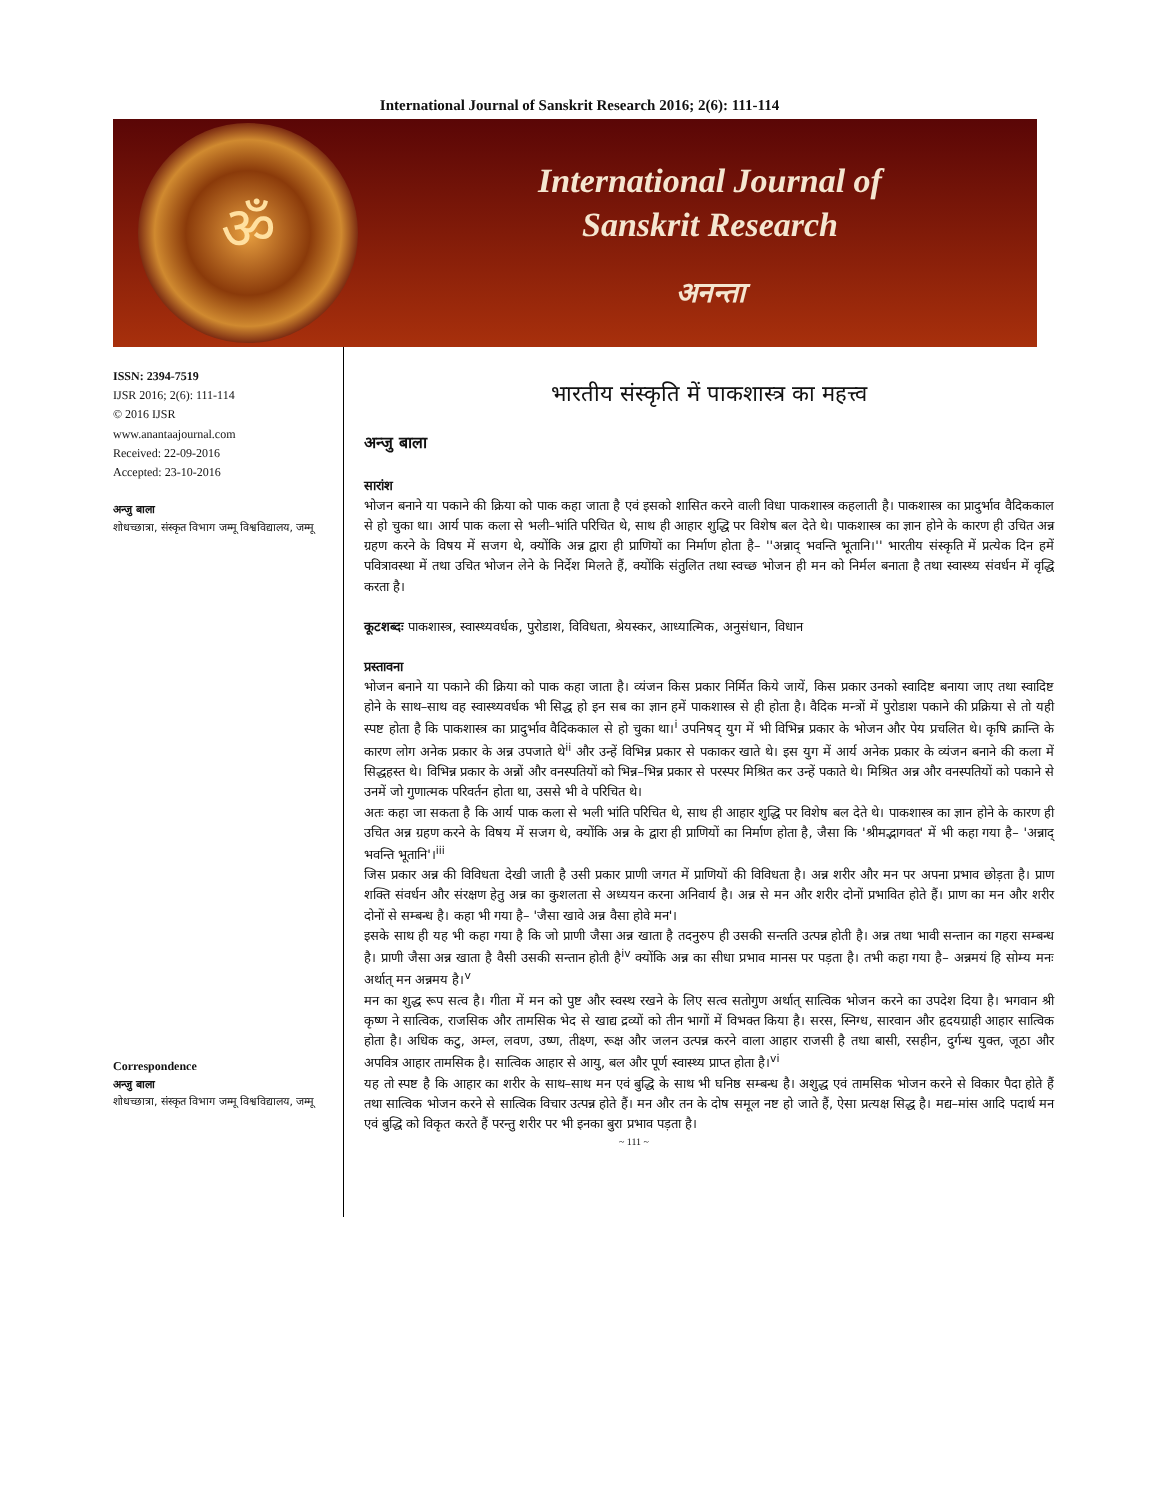International Journal of Sanskrit Research 2016; 2(6): 111-114
ॐ
International Journal of
Sanskrit Research
अनन्ता
ISSN: 2394-7519
IJSR 2016; 2(6): 111-114
© 2016 IJSR
www.anantaajournal.com
Received: 22-09-2016
Accepted: 23-10-2016
अन्जु बाला
शोधच्छात्रा, संस्कृत विभाग जम्मू विश्वविद्यालय, जम्मू
Correspondence
अन्जु बाला
शोधच्छात्रा, संस्कृत विभाग जम्मू विश्वविद्यालय, जम्मू
भारतीय संस्कृति में पाकशास्त्र का महत्त्व
अन्जु बाला
सारांश
भोजन बनाने या पकाने की क्रिया को पाक कहा जाता है एवं इसको शासित करने वाली विधा पाकशास्त्र कहलाती है। पाकशास्त्र का प्रादुर्भाव वैदिककाल से हो चुका था। आर्य पाक कला से भली–भांति परिचित थे, साथ ही आहार शुद्धि पर विशेष बल देते थे। पाकशास्त्र का ज्ञान होने के कारण ही उचित अन्न ग्रहण करने के विषय में सजग थे, क्योंकि अन्न द्वारा ही प्राणियों का निर्माण होता है– ''अन्नाद् भवन्ति भूतानि।'' भारतीय संस्कृति में प्रत्येक दिन हमें पवित्रावस्था में तथा उचित भोजन लेने के निर्देश मिलते हैं, क्योंकि संतुलित तथा स्वच्छ भोजन ही मन को निर्मल बनाता है तथा स्वास्थ्य संवर्धन में वृद्धि करता है।
कूटशब्दः पाकशास्त्र, स्वास्थ्यवर्धक, पुरोडाश, विविधता, श्रेयस्कर, आध्यात्मिक, अनुसंधान, विधान
प्रस्तावना
भोजन बनाने या पकाने की क्रिया को पाक कहा जाता है। व्यंजन किस प्रकार निर्मित किये जायें, किस प्रकार उनको स्वादिष्ट बनाया जाए तथा स्वादिष्ट होने के साथ–साथ वह स्वास्थ्यवर्धक भी सिद्ध हो इन सब का ज्ञान हमें पाकशास्त्र से ही होता है। वैदिक मन्त्रों में पुरोडाश पकाने की प्रक्रिया से तो यही स्पष्ट होता है कि पाकशास्त्र का प्रादुर्भाव वैदिककाल से हो चुका था।<sup>i</sup> उपनिषद् युग में भी विभिन्न प्रकार के भोजन और पेय प्रचलित थे। कृषि क्रान्ति के कारण लोग अनेक प्रकार के अन्न उपजाते थे<sup>ii</sup> और उन्हें विभिन्न प्रकार से पकाकर खाते थे। इस युग में आर्य अनेक प्रकार के व्यंजन बनाने की कला में सिद्धहस्त थे। विभिन्न प्रकार के अन्नों और वनस्पतियों को भिन्न–भिन्न प्रकार से परस्पर मिश्रित कर उन्हें पकाते थे। मिश्रित अन्न और वनस्पतियों को पकाने से उनमें जो गुणात्मक परिवर्तन होता था, उससे भी वे परिचित थे।
अतः कहा जा सकता है कि आर्य पाक कला से भली भांति परिचित थे, साथ ही आहार शुद्धि पर विशेष बल देते थे। पाकशास्त्र का ज्ञान होने के कारण ही उचित अन्न ग्रहण करने के विषय में सजग थे, क्योंकि अन्न के द्वारा ही प्राणियों का निर्माण होता है, जैसा कि 'श्रीमद्भागवत' में भी कहा गया है– 'अन्नाद् भवन्ति भूतानि'।<sup>iii</sup>
जिस प्रकार अन्न की विविधता देखी जाती है उसी प्रकार प्राणी जगत में प्राणियों की विविधता है। अन्न शरीर और मन पर अपना प्रभाव छोड़ता है। प्राण शक्ति संवर्धन और संरक्षण हेतु अन्न का कुशलता से अध्ययन करना अनिवार्य है। अन्न से मन और शरीर दोनों प्रभावित होते हैं। प्राण का मन और शरीर दोनों से सम्बन्ध है। कहा भी गया है– 'जैसा खावे अन्न वैसा होवे मन'।
इसके साथ ही यह भी कहा गया है कि जो प्राणी जैसा अन्न खाता है तदनुरुप ही उसकी सन्तति उत्पन्न होती है। अन्न तथा भावी सन्तान का गहरा सम्बन्ध है। प्राणी जैसा अन्न खाता है वैसी उसकी सन्तान होती है<sup>iv</sup> क्योंकि अन्न का सीधा प्रभाव मानस पर पड़ता है। तभी कहा गया है– अन्नमयं हि सोम्य मनः अर्थात् मन अन्नमय है।<sup>v</sup>
मन का शुद्ध रूप सत्व है। गीता में मन को पुष्ट और स्वस्थ रखने के लिए सत्व सतोगुण अर्थात् सात्विक भोजन करने का उपदेश दिया है। भगवान श्री कृष्ण ने सात्विक, राजसिक और तामसिक भेद से खाद्य द्रव्यों को तीन भागों में विभक्त किया है। सरस, स्निग्ध, सारवान और हृदयग्राही आहार सात्विक होता है। अधिक कटु, अम्ल, लवण, उष्ण, तीक्ष्ण, रूक्ष और जलन उत्पन्न करने वाला आहार राजसी है तथा बासी, रसहीन, दुर्गन्ध युक्त, जूठा और अपवित्र आहार तामसिक है। सात्विक आहार से आयु, बल और पूर्ण स्वास्थ्य प्राप्त होता है।<sup>vi</sup>
यह तो स्पष्ट है कि आहार का शरीर के साथ–साथ मन एवं बुद्धि के साथ भी घनिष्ठ सम्बन्ध है। अशुद्ध एवं तामसिक भोजन करने से विकार पैदा होते हैं तथा सात्विक भोजन करने से सात्विक विचार उत्पन्न होते हैं। मन और तन के दोष समूल नष्ट हो जाते हैं, ऐसा प्रत्यक्ष सिद्ध है। मद्य–मांस आदि पदार्थ मन एवं बुद्धि को विकृत करते हैं परन्तु शरीर पर भी इनका बुरा प्रभाव पड़ता है।
~ 111 ~